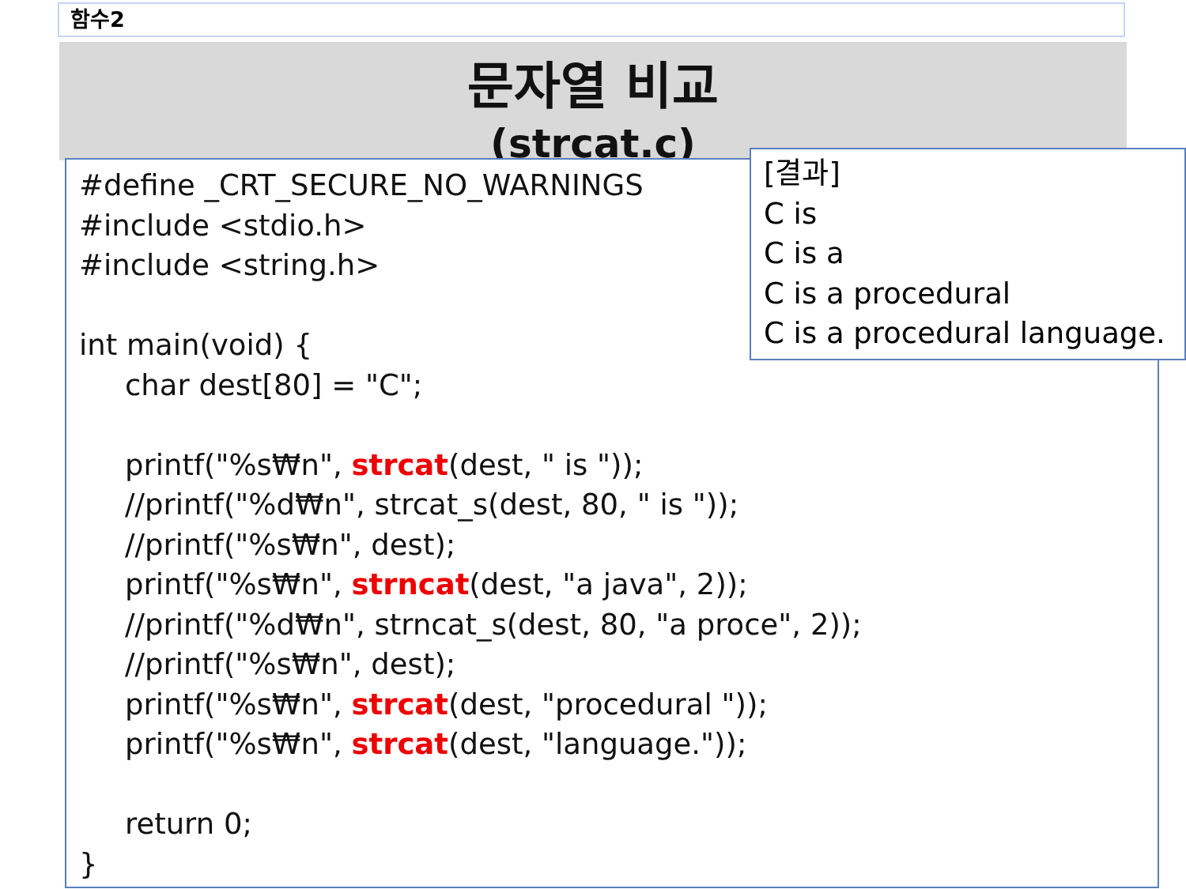함수2
문자열 비교
(strcat.c)
#define _CRT_SECURE_NO_WARNINGS
#include <stdio.h>
#include <string.h>
int main(void) {
char dest[80] = "C";
printf("%s₩n", strcat(dest, " is "));
//printf("%d₩n", strcat_s(dest, 80, " is "));
//printf("%s₩n", dest);
printf("%s₩n", strncat(dest, "a java", 2));
//printf("%d₩n", strncat_s(dest, 80, "a proce", 2));
//printf("%s₩n", dest);
printf("%s₩n", strcat(dest, "procedural "));
printf("%s₩n", strcat(dest, "language."));
return 0;
}
[결과]
C is
C is a
C is a procedural
C is a procedural language.